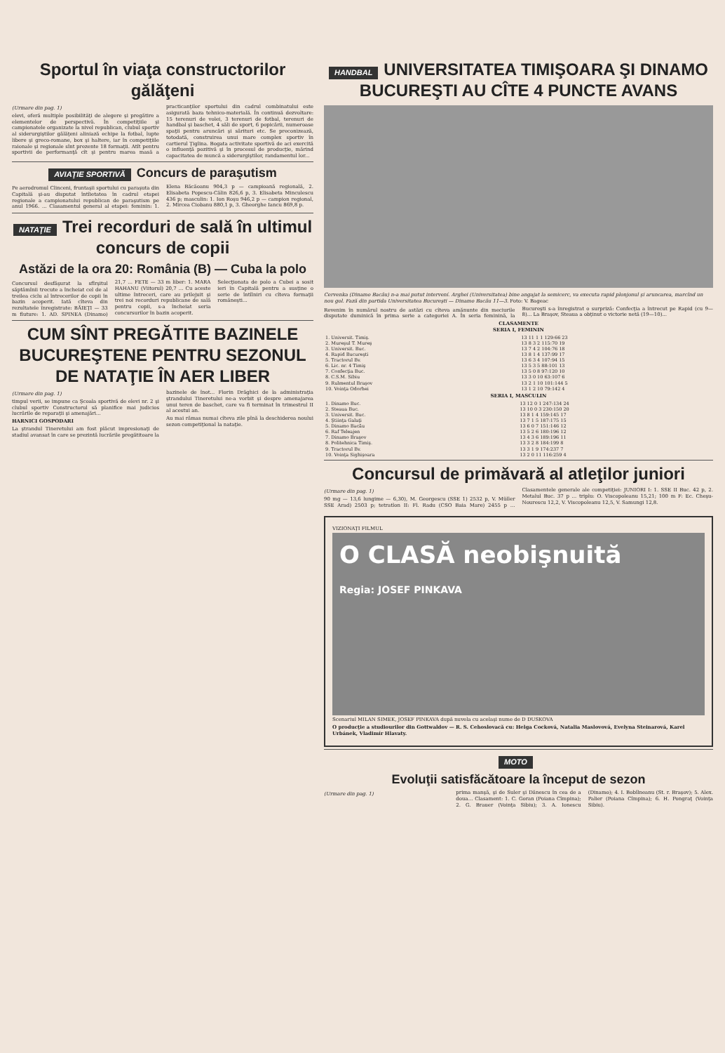Sportul în viaţa constructorilor gălăţeni
(Urmare din pag. 1)
elevi, oferă multiple posibilităţi de alegere şi pregătire a elementelor de perspectivă. În competiţiile şi campionatele organizate la nivel republican, clubul sportiv al siderurgiştilor gălăţeni aliniază echipe la fotbal, lupte libere şi greco-romane, box şi haltere, iar în competiţiile raionale şi regionale sînt prezente 18 formaţii. Atît pentru sportivii de performanţă cît şi pentru marea masă a practicanţilor sportului din cadrul combinatului este asigurată baza tehnico-materială. În continuă dezvoltare: 15 terenuri de volei, 3 terenuri de fotbal, terenuri de handbal şi baschet, 4 săli de sport, 6 popicării, numeroase spaţii pentru aruncări şi sărituri etc. Se preconizează, totodată, construirea unui mare complex sportiv în cartierul Ţiglina. Bogata activitate sportivă de aci exercită o influenţă pozitivă şi în procesul de producţie, mărind capacitatea de muncă a siderurgiştilor, randamentul lor...
AVIAŢIE SPORTIVĂ Concurs de paraşutism
Pe aerodromul Clinceni, fruntaşii sportului cu paraşuta din Capitală şi-au disputat întîietatea în cadrul etapei regionale a campionatului republican de paraşutism pe anul 1966. ... Clasamentul general al etapei: feminin: 1. Elena Băcăoanu 904,3 p — campioană regională, 2. Elisabeta Popescu-Călin 826,6 p, 3. Elisabeta Minculescu 436 p; masculin: 1. Ion Roşu 946,2 p — campion regional, 2. Mircea Ciobanu 880,1 p, 3. Gheorghe Iancu 869,8 p.
NATAŢIE Trei recorduri de sală în ultimul concurs de copii
Astăzi de la ora 20: România (B) — Cuba la polo
Concursul desfăşurat la sfîrşitul săptămînii trecute a încheiat cel de al treilea ciclu al întrecerilor de copii în bazin acoperit. Iată cîteva din rezultatele înregistrate: BĂIEŢI — 33 m fluture: 1. AD. SPINEA (Dinamo) 21,7 ... FETE — 33 m liber: 1. MARA HAHANU (Viitorul) 20,7 ... Cu aceste ultime întreceri, care au prilejuit şi trei noi recorduri republicane de sală pentru copii, s-a încheiat seria concursurilor în bazin acoperit.
Selecţionata de polo a Cubei a sosit ieri în Capitală pentru a susţine o serie de întîlniri cu cîteva formaţii româneşti...
CUM SÎNT PREGĂTITE BAZINELE BUCUREŞTENE PENTRU SEZONUL DE NATAŢIE ÎN AER LIBER
(Urmare din pag. 1)
timpul verii, se impune ca Şcoala sportivă de elevi nr. 2 şi clubul sportiv Constructorul să planifice mai judicios lucrările de reparaţii şi amenajări...
HARNICI GOSPODARI
La ştrandul Tineretului am fost plăcut impresionaţi de stadiul avansat în care se prezintă lucrările pregătitoare la bazinele de înot... Florin Drăghici de la administraţia ştrandului Tineretului ne-a vorbit şi despre amenajarea unui teren de baschet, care va fi terminat în trimestrul II al acestui an.
Au mai rămas numai cîteva zile pînă la deschiderea noului sezon competiţional la nataţie.
HANDBAL UNIVERSITATEA TIMIŞOARA ŞI DINAMO BUCUREŞTI AU CÎTE 4 PUNCTE AVANS
Cervenka (Dinamo Bacău) n-a mai putut intervení. Arghei (Universitatea) bine angajat la semicerc, va executa rapid plonjonul şi aruncarea, marcînd un nou gol. Fază din partida Universitatea Bucureşti — Dinamo Bacău 11—3. Foto: V. Bageac
Revenim în numărul nostru de astăzi cu cîteva amănunte din meciurile disputate duminică în prima serie a categoriei A. În seria feminină, la Bucureşti s-a înregistrat o surpriză: Confecţia a întrecut pe Rapid (cu 9—8)... La Braşov, Steaua a obţinut o victorie netă (19—10)...
CLASAMENTE
SERIA I, FEMININ
| 1. Universit. Timiş. | 13 11 1 1 129:66 23 |
| 2. Mureşul T. Mureş | 13 8 3 2 115:70 19 |
| 3. Universit. Buc. | 13 7 4 2 104:76 18 |
| 4. Rapid Bucureşti | 13 8 1 4 137:99 17 |
| 5. Tractorul Bv. | 13 6 3 4 107:94 15 |
| 6. Lic. nr. 4 Timiş | 13 5 3 5 88:101 13 |
| 7. Confecţia Buc. | 13 5 0 8 97:120 10 |
| 8. C.S.M. Sibiu | 13 3 0 10 63:107 6 |
| 9. Rulmentul Braşov | 13 2 1 10 101:144 5 |
| 10. Voinţa Odorhei | 13 1 2 10 79:142 4 |
SERIA I, MASCULIN
| 1. Dinamo Buc. | 13 12 0 1 247:134 24 |
| 2. Steaua Buc. | 13 10 0 3 230:150 20 |
| 3. Universit. Buc. | 13 8 1 4 159:145 17 |
| 4. Ştiinţa Galaţi | 13 7 1 5 187:175 15 |
| 5. Dinamo Bacău | 13 6 0 7 151:146 12 |
| 6. Raf Teleajen | 13 5 2 6 180:196 12 |
| 7. Dinamo Braşov | 13 4 3 6 189:196 11 |
| 8. Politehnica Timiş. | 13 3 2 8 184:199 8 |
| 9. Tractorul Bv. | 13 3 1 9 174:237 7 |
| 10. Voinţa Sighişoara | 13 2 0 11 116:259 4 |
Concursul de primăvară al atleţilor juniori
(Urmare din pag. 1)
90 mg — 13,6 lungime — 6,30), M. Georgescu (SSE 1) 2532 p, V. Müller SSE Arad) 2503 p; tetratlon II: Fl. Radu (CSO Baia Mare) 2455 p ... Clasamentele generale ale competiţiei: JUNIORI I: 1. SSE II Buc. 42 p, 2. Metalul Buc. 37 p ... triplu: O. Viscopoleanu 15,21; 100 m F: Ec. Cheşu-Nourescu 12,2, V. Viscopoleanu 12,5, V. Samungi 12,8.
VIZIONAŢI FILMUL
O CLASĂ neobişnuită
Regia: JOSEF PINKAVA
Scenariul MILAN SIMEK, JOSEF PINKAVA după nuvela cu acelaşi nume de D DUSKOVA
O producţie a studiourilor din Gottwaldov — R. S. Cehoslovacă cu: Helga Cocková, Natalia Maslovová, Evelyna Steinarová, Karel Urbánek, Vladimír Hlavaty.
MOTO
Evoluţii satisfăcătoare la început de sezon
(Urmare din pag. 1)
prima manşă, şi de Suler şi Dănescu în cea de a doua... Clasament: 1. C. Goran (Poiana Cîmpina); 2. G. Brauer (Voinţa Sibiu); 3. A. Ionescu (Dinamo); 4. I. Bobîlneanu (St. r. Braşov); 5. Alex. Palier (Poiana Cîmpina); 6. H. Pongraţ (Voinţa Sibiu).